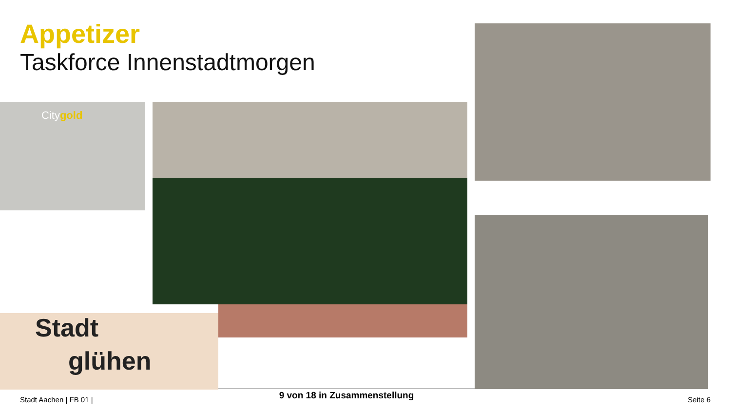Appetizer
Taskforce Innenstadtmorgen
Citygold
Stadt
glühen
9 von 18 in Zusammenstellung
Stadt Aachen | FB 01 | Seite 6